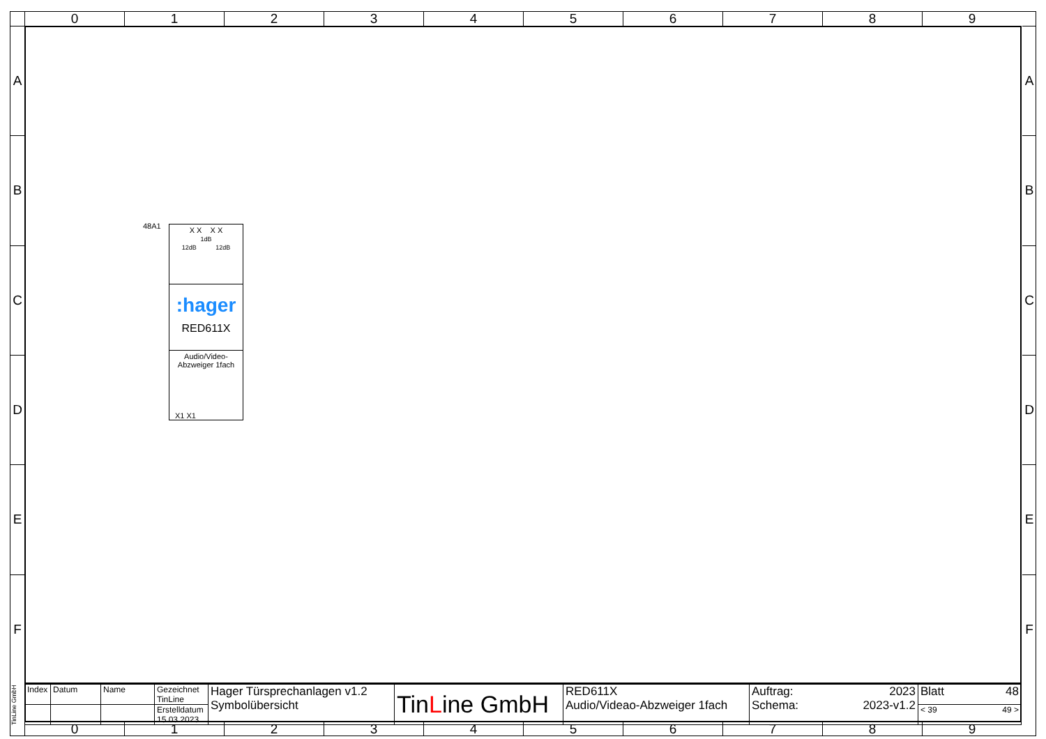0 1 2 3 4 5 6 7 8 9
A
B
C
D
E
F
A
B
C
D
E
F
48A1
X X X X
1dB
12dB 12dB
:hager
RED611X
Audio/Video-
Abzweiger 1fach
X1 X1
| Index | Datum | Name | Gezeichnet TinLine | Hager Türsprechanlagen v1.2 Symbolübersicht | Tin L ine GmbH | RED611X Audio/Videao-Abzweiger 1fach | Auftrag: 2023 Schema: 2023-v1.2 | Blatt 48 |
| | | | Erstelldatum 15.03.2023 | | | | | < 39 49 > |
TinLine GmbH
0 1 2 3 4 5 6 7 8 9